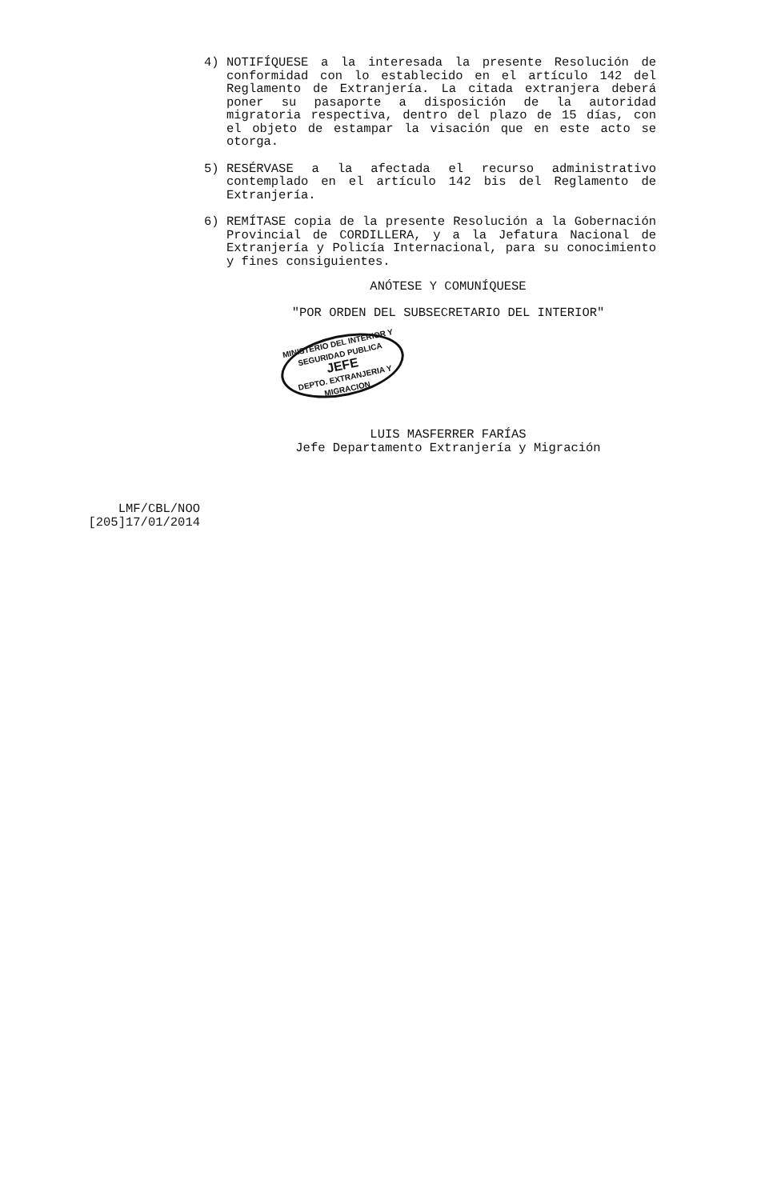4) NOTIFÍQUESE a la interesada la presente Resolución de conformidad con lo establecido en el artículo 142 del Reglamento de Extranjería. La citada extranjera deberá poner su pasaporte a disposición de la autoridad migratoria respectiva, dentro del plazo de 15 días, con el objeto de estampar la visación que en este acto se otorga.
5) RESÉRVASE a la afectada el recurso administrativo contemplado en el artículo 142 bis del Reglamento de Extranjería.
6) REMÍTASE copia de la presente Resolución a la Gobernación Provincial de CORDILLERA, y a la Jefatura Nacional de Extranjería y Policía Internacional, para su conocimiento y fines consiguientes.
ANÓTESE Y COMUNÍQUESE
"POR ORDEN DEL SUBSECRETARIO DEL INTERIOR"
MINISTERIO DEL INTERIOR Y SEGURIDAD PUBLICA
JEFE
DEPTO. EXTRANJERIA Y MIGRACION
LUIS MASFERRER FARÍAS
Jefe Departamento Extranjería y Migración
LMF/CBL/NOO
[205]17/01/2014